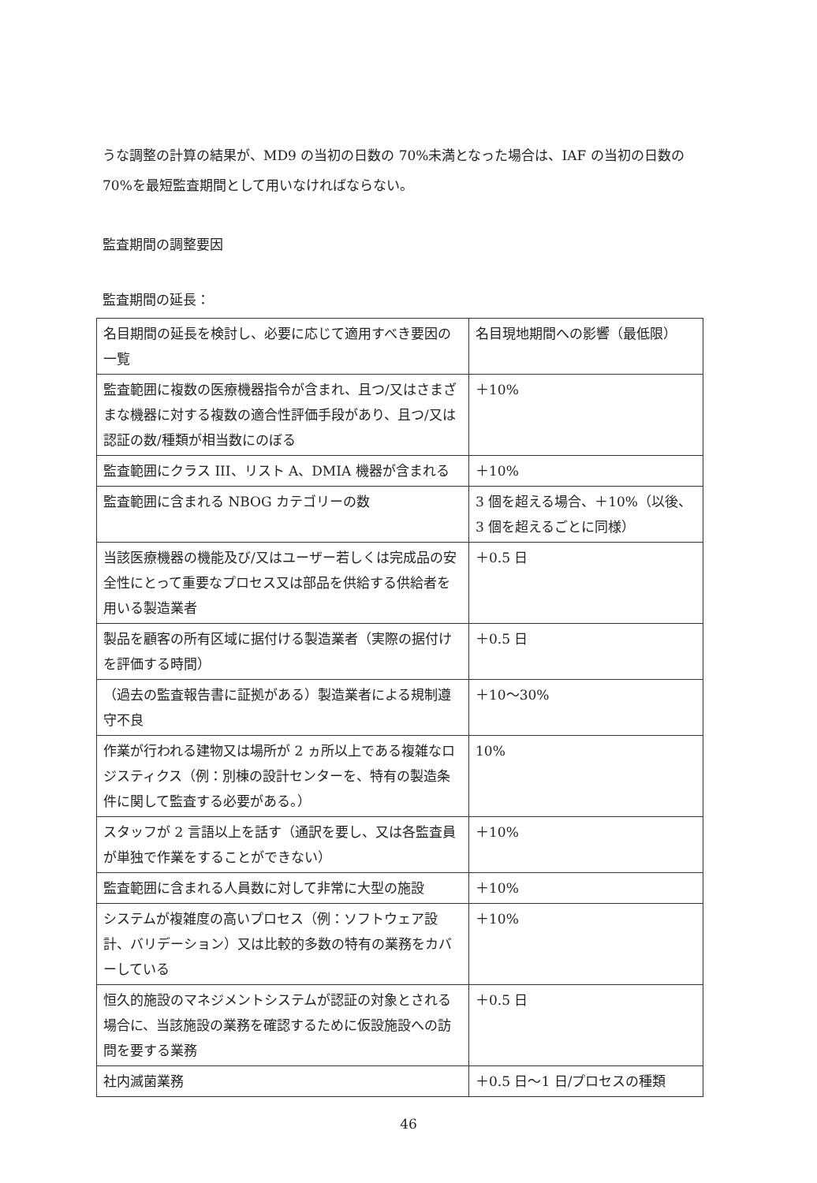うな調整の計算の結果が、MD9 の当初の日数の 70%未満となった場合は、IAF の当初の日数の 70%を最短監査期間として用いなければならない。
監査期間の調整要因
監査期間の延長：
| 名目期間の延長を検討し、必要に応じて適用すべき要因の一覧 | 名目現地期間への影響（最低限） |
| 監査範囲に複数の医療機器指令が含まれ、且つ/又はさまざまな機器に対する複数の適合性評価手段があり、且つ/又は 認証の数/種類が相当数にのぼる | ＋10% |
| 監査範囲にクラス III、リスト A、DMIA 機器が含まれる | ＋10% |
| 監査範囲に含まれる NBOG カテゴリーの数 | 3 個を超える場合、＋10%（以後、3 個を超えるごとに同様） |
| 当該医療機器の機能及び/又はユーザー若しくは完成品の安全性にとって重要なプロセス又は部品を供給する供給者を用いる製造業者 | ＋0.5 日 |
| 製品を顧客の所有区域に据付ける製造業者（実際の据付けを評価する時間） | ＋0.5 日 |
| （過去の監査報告書に証拠がある）製造業者による規制遵守不良 | ＋10～30% |
| 作業が行われる建物又は場所が 2 ヵ所以上である複雑なロジスティクス（例：別棟の設計センターを、特有の製造条件に関して監査する必要がある。） | 10% |
| スタッフが 2 言語以上を話す（通訳を要し、又は各監査員が単独で作業をすることができない） | ＋10% |
| 監査範囲に含まれる人員数に対して非常に大型の施設 | ＋10% |
| システムが複雑度の高いプロセス（例：ソフトウェア設計、バリデーション）又は比較的多数の特有の業務をカバーしている | ＋10% |
| 恒久的施設のマネジメントシステムが認証の対象とされる場合に、当該施設の業務を確認するために仮設施設への訪問を要する業務 | ＋0.5 日 |
| 社内滅菌業務 | ＋0.5 日～1 日/プロセスの種類 |
46